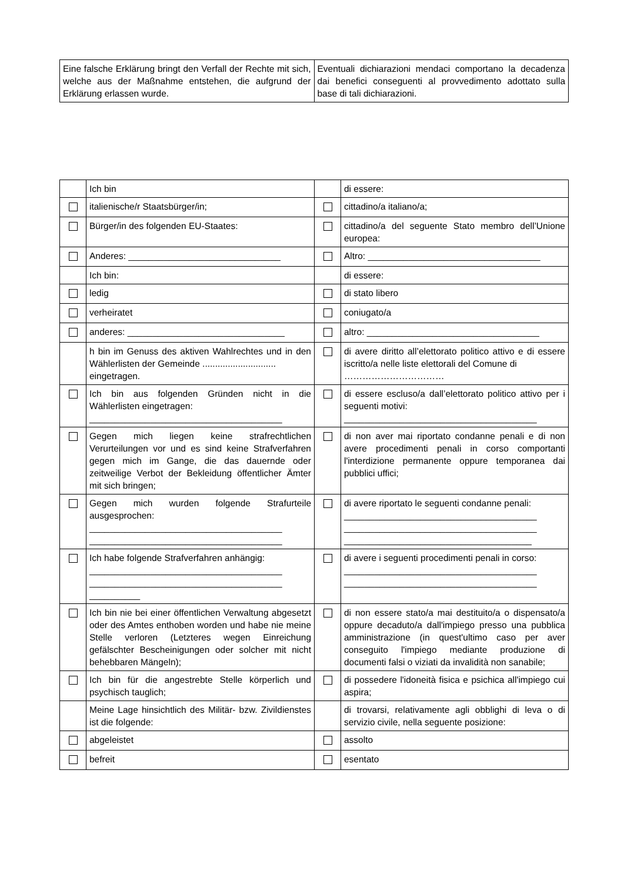| Eine falsche Erklärung bringt den Verfall der Rechte mit sich, welche aus der Maßnahme entstehen, die aufgrund der Erklärung erlassen wurde. | Eventuali dichiarazioni mendaci comportano la decadenza dai benefici conseguenti al provvedimento adottato sulla base di tali dichiarazioni. |
| | Ich bin | | di essere: |
| | italienische/r Staatsbürger/in; | | cittadino/a italiano/a; |
| | Bürger/in des folgenden EU-Staates: | | cittadino/a del seguente Stato membro dell’Unione europea: |
| | Anderes: ______________________________ | | Altro: __________________________________ |
| | Ich bin: | | di essere: |
| | ledig | | di stato libero |
| | verheiratet | | coniugato/a |
| | anderes: _______________________________ | | altro: __________________________________ |
| | h bin im Genuss des aktiven Wahlrechtes und in den Wählerlisten der Gemeinde ............................. eingetragen. | | di avere diritto all’elettorato politico attivo e di essere iscritto/a nelle liste elettorali del Comune di …………………………… |
| | Ich bin aus folgenden Gründen nicht in die Wählerlisten eingetragen: ______________________________________ | | di essere escluso/a dall’elettorato politico attivo per i seguenti motivi: ______________________________________ |
| | Gegen mich liegen keine strafrechtlichen Verurteilungen vor und es sind keine Strafverfahren gegen mich im Gange, die das dauernde oder zeitweilige Verbot der Bekleidung öffentlicher Ämter mit sich bringen; | | di non aver mai riportato condanne penali e di non avere procedimenti penali in corso comportanti l'interdizione permanente oppure temporanea dai pubblici uffici; |
| | Gegen mich wurden folgende Strafurteile ausgesprochen: ______________________________________ ______________________________________ | | di avere riportato le seguenti condanne penali: ______________________________________ ______________________________________ _____________________________________ |
| | Ich habe folgende Strafverfahren anhängig: ______________________________________ ______________________________________ __________ | | di avere i seguenti procedimenti penali in corso: ______________________________________ ______________________________________ |
| | Ich bin nie bei einer öffentlichen Verwaltung abgesetzt oder des Amtes enthoben worden und habe nie meine Stelle verloren (Letzteres wegen Einreichung gefälschter Bescheinigungen oder solcher mit nicht behebbaren Mängeln); | | di non essere stato/a mai destituito/a o dispensato/a oppure decaduto/a dall'impiego presso una pubblica amministrazione (in quest'ultimo caso per aver conseguito l'impiego mediante produzione di documenti falsi o viziati da invalidità non sanabile; |
| | Ich bin für die angestrebte Stelle körperlich und psychisch tauglich; | | di possedere l'idoneità fisica e psichica all'impiego cui aspira; |
| | Meine Lage hinsichtlich des Militär- bzw. Zivildienstes ist die folgende: | | di trovarsi, relativamente agli obblighi di leva o di servizio civile, nella seguente posizione: |
| | abgeleistet | | assolto |
| | befreit | | esentato |